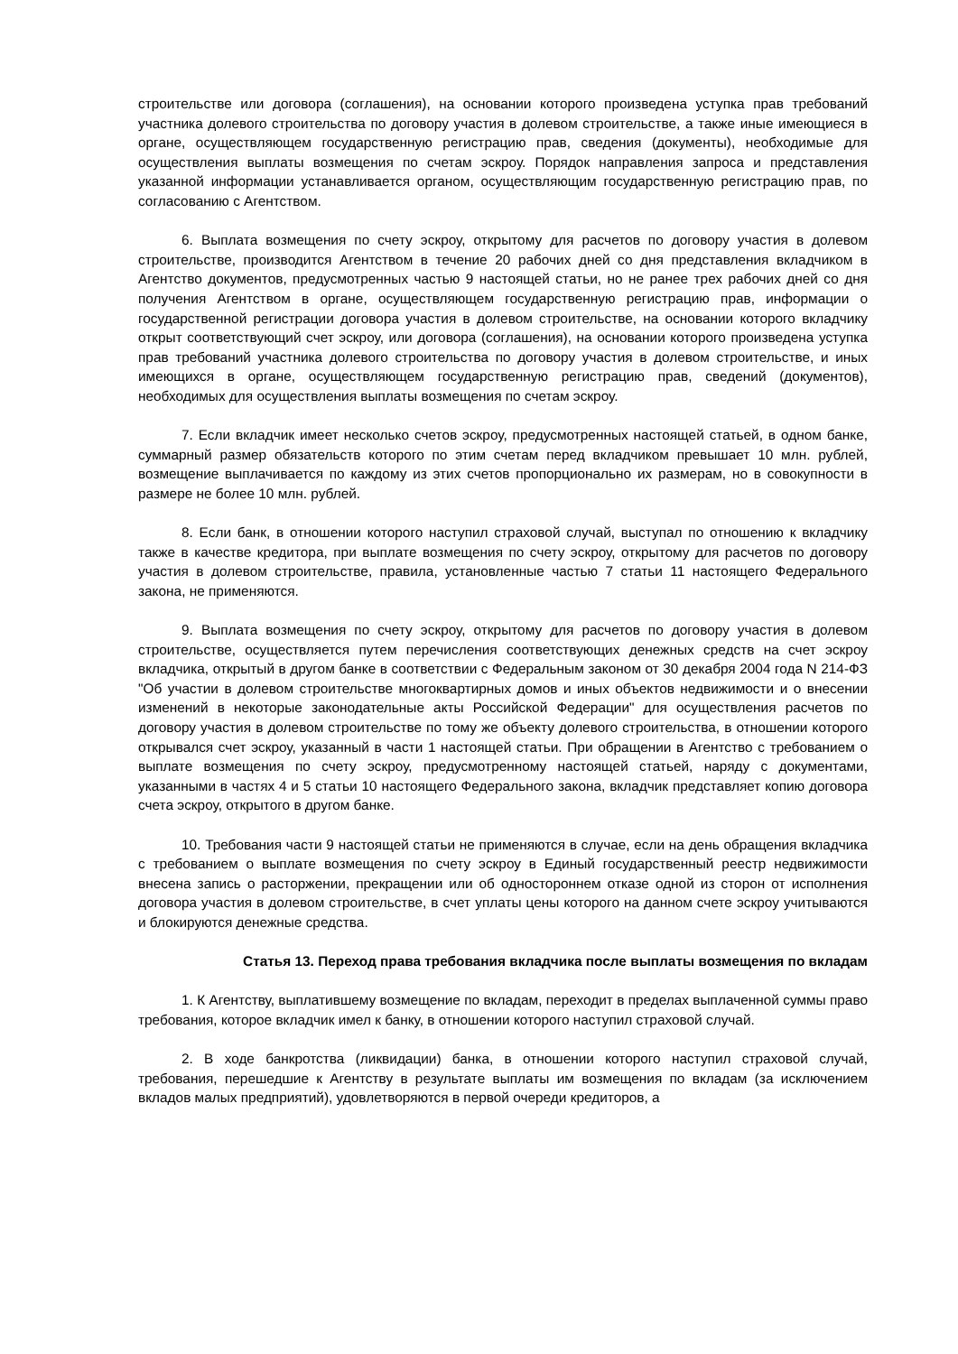строительстве или договора (соглашения), на основании которого произведена уступка прав требований участника долевого строительства по договору участия в долевом строительстве, а также иные имеющиеся в органе, осуществляющем государственную регистрацию прав, сведения (документы), необходимые для осуществления выплаты возмещения по счетам эскроу. Порядок направления запроса и представления указанной информации устанавливается органом, осуществляющим государственную регистрацию прав, по согласованию с Агентством.
6. Выплата возмещения по счету эскроу, открытому для расчетов по договору участия в долевом строительстве, производится Агентством в течение 20 рабочих дней со дня представления вкладчиком в Агентство документов, предусмотренных частью 9 настоящей статьи, но не ранее трех рабочих дней со дня получения Агентством в органе, осуществляющем государственную регистрацию прав, информации о государственной регистрации договора участия в долевом строительстве, на основании которого вкладчику открыт соответствующий счет эскроу, или договора (соглашения), на основании которого произведена уступка прав требований участника долевого строительства по договору участия в долевом строительстве, и иных имеющихся в органе, осуществляющем государственную регистрацию прав, сведений (документов), необходимых для осуществления выплаты возмещения по счетам эскроу.
7. Если вкладчик имеет несколько счетов эскроу, предусмотренных настоящей статьей, в одном банке, суммарный размер обязательств которого по этим счетам перед вкладчиком превышает 10 млн. рублей, возмещение выплачивается по каждому из этих счетов пропорционально их размерам, но в совокупности в размере не более 10 млн. рублей.
8. Если банк, в отношении которого наступил страховой случай, выступал по отношению к вкладчику также в качестве кредитора, при выплате возмещения по счету эскроу, открытому для расчетов по договору участия в долевом строительстве, правила, установленные частью 7 статьи 11 настоящего Федерального закона, не применяются.
9. Выплата возмещения по счету эскроу, открытому для расчетов по договору участия в долевом строительстве, осуществляется путем перечисления соответствующих денежных средств на счет эскроу вкладчика, открытый в другом банке в соответствии с Федеральным законом от 30 декабря 2004 года N 214-ФЗ "Об участии в долевом строительстве многоквартирных домов и иных объектов недвижимости и о внесении изменений в некоторые законодательные акты Российской Федерации" для осуществления расчетов по договору участия в долевом строительстве по тому же объекту долевого строительства, в отношении которого открывался счет эскроу, указанный в части 1 настоящей статьи. При обращении в Агентство с требованием о выплате возмещения по счету эскроу, предусмотренному настоящей статьей, наряду с документами, указанными в частях 4 и 5 статьи 10 настоящего Федерального закона, вкладчик представляет копию договора счета эскроу, открытого в другом банке.
10. Требования части 9 настоящей статьи не применяются в случае, если на день обращения вкладчика с требованием о выплате возмещения по счету эскроу в Единый государственный реестр недвижимости внесена запись о расторжении, прекращении или об одностороннем отказе одной из сторон от исполнения договора участия в долевом строительстве, в счет уплаты цены которого на данном счете эскроу учитываются и блокируются денежные средства.
Статья 13. Переход права требования вкладчика после выплаты возмещения по вкладам
1. К Агентству, выплатившему возмещение по вкладам, переходит в пределах выплаченной суммы право требования, которое вкладчик имел к банку, в отношении которого наступил страховой случай.
2. В ходе банкротства (ликвидации) банка, в отношении которого наступил страховой случай, требования, перешедшие к Агентству в результате выплаты им возмещения по вкладам (за исключением вкладов малых предприятий), удовлетворяются в первой очереди кредиторов, а